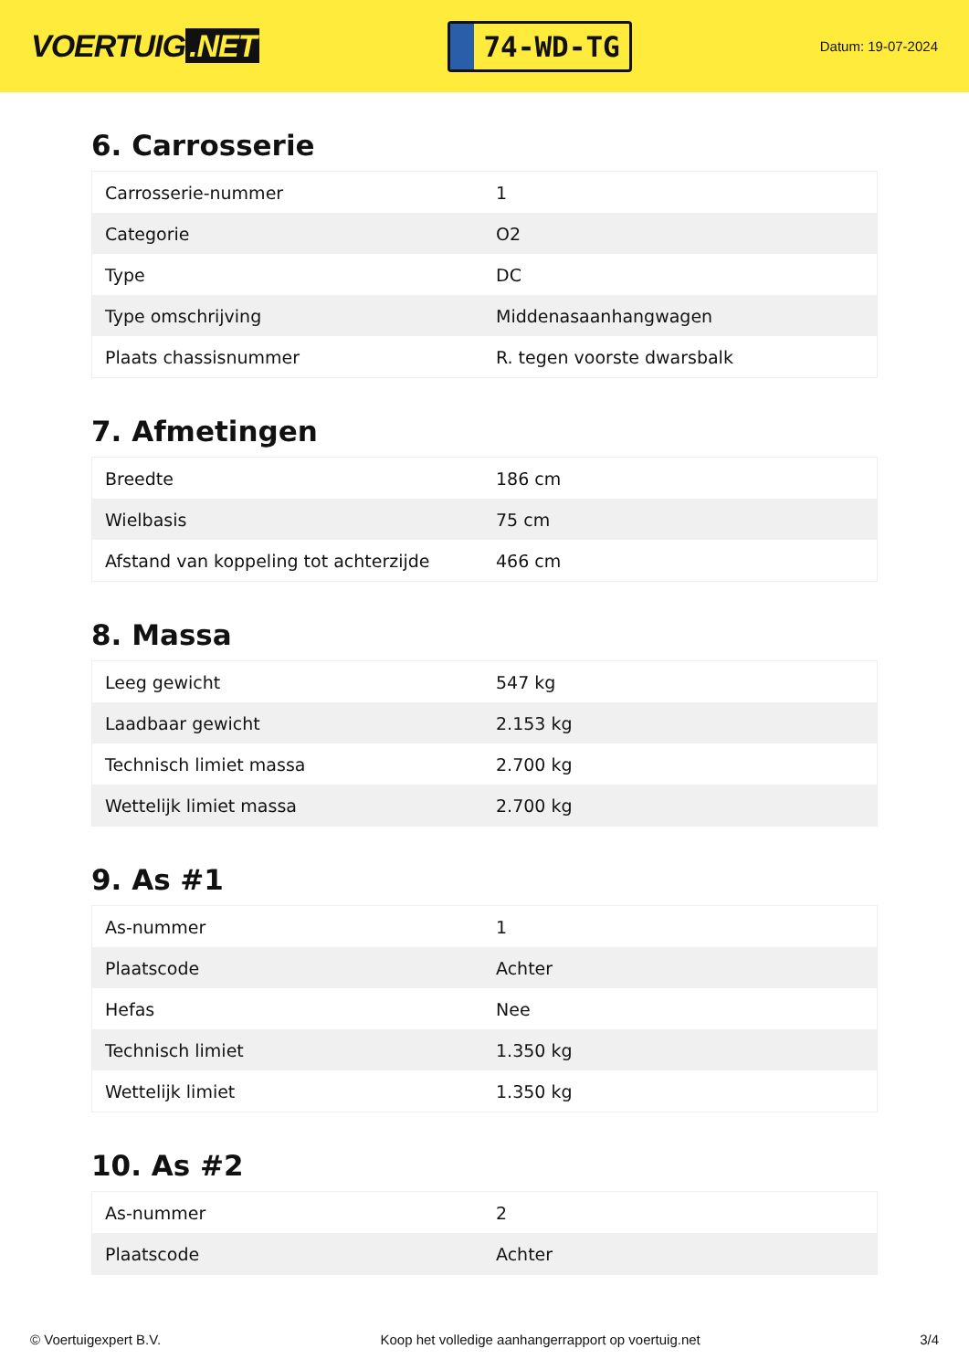VOERTUIG.NET
74-WD-TG
Datum: 19-07-2024
6. Carrosserie
| Carrosserie-nummer | 1 |
| Categorie | O2 |
| Type | DC |
| Type omschrijving | Middenasaanhangwagen |
| Plaats chassisnummer | R. tegen voorste dwarsbalk |
7. Afmetingen
| Breedte | 186 cm |
| Wielbasis | 75 cm |
| Afstand van koppeling tot achterzijde | 466 cm |
8. Massa
| Leeg gewicht | 547 kg |
| Laadbaar gewicht | 2.153 kg |
| Technisch limiet massa | 2.700 kg |
| Wettelijk limiet massa | 2.700 kg |
9. As #1
| As-nummer | 1 |
| Plaatscode | Achter |
| Hefas | Nee |
| Technisch limiet | 1.350 kg |
| Wettelijk limiet | 1.350 kg |
10. As #2
| As-nummer | 2 |
| Plaatscode | Achter |
© Voertuigexpert B.V. Koop het volledige aanhangerrapport op voertuig.net 3/4